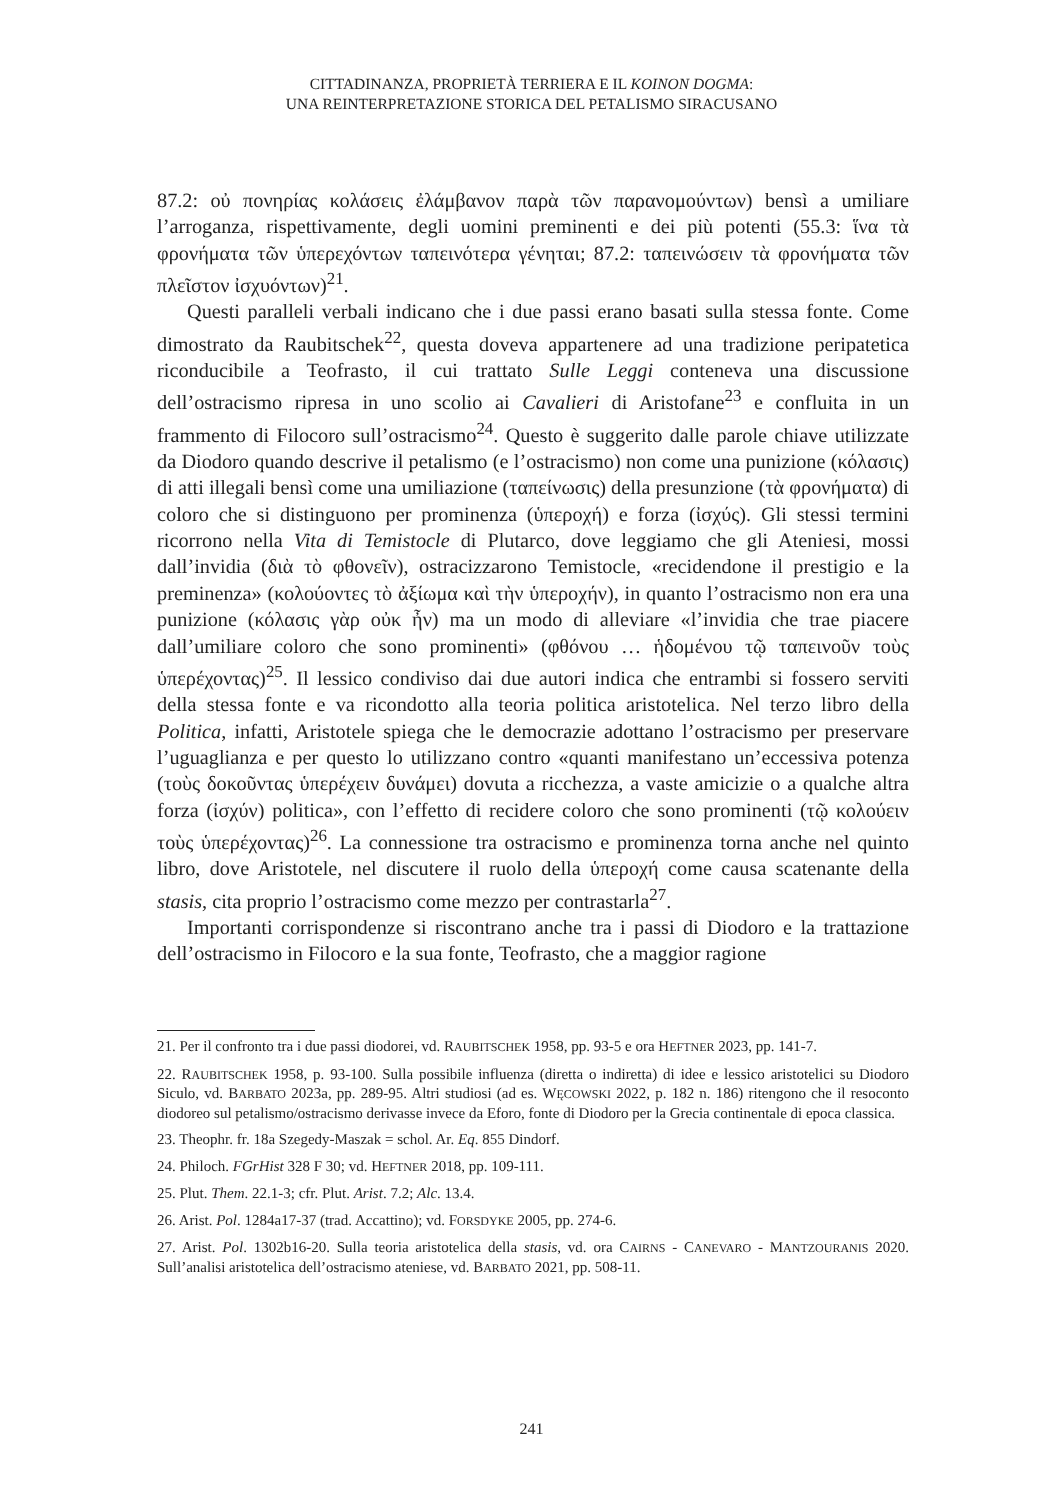CITTADINANZA, PROPRIETÀ TERRIERA E IL KOINON DOGMA:
UNA REINTERPRETAZIONE STORICA DEL PETALISMO SIRACUSANO
87.2: οὐ πονηρίας κολάσεις ἐλάμβανον παρὰ τῶν παρανομούντων) bensì a umiliare l’arroganza, rispettivamente, degli uomini preminenti e dei più potenti (55.3: ἵνα τὰ φρονήματα τῶν ὑπερεχόντων ταπεινότερα γένηται; 87.2: ταπεινώσειν τὰ φρονήματα τῶν πλεῖστον ἰσχυόντων)<sup>21</sup>.
Questi paralleli verbali indicano che i due passi erano basati sulla stessa fonte. Come dimostrato da Raubitschek<sup>22</sup>, questa doveva appartenere ad una tradizione peripatetica riconducibile a Teofrasto, il cui trattato Sulle Leggi conteneva una discussione dell’ostracismo ripresa in uno scolio ai Cavalieri di Aristofane<sup>23</sup> e confluita in un frammento di Filocoro sull’ostracismo<sup>24</sup>. Questo è suggerito dalle parole chiave utilizzate da Diodoro quando descrive il petalismo (e l’ostracismo) non come una punizione (κόλασις) di atti illegali bensì come una umiliazione (ταπείνωσις) della presunzione (τὰ φρονήματα) di coloro che si distinguono per prominenza (ὑπεροχή) e forza (ἰσχύς). Gli stessi termini ricorrono nella Vita di Temistocle di Plutarco, dove leggiamo che gli Ateniesi, mossi dall’invidia (διὰ τὸ φθονεῖν), ostracizzarono Temistocle, «recidendone il prestigio e la preminenza» (κολούοντες τὸ ἀξίωμα καὶ τὴν ὑπεροχήν), in quanto l’ostracismo non era una punizione (κόλασις γὰρ οὐκ ἦν) ma un modo di alleviare «l’invidia che trae piacere dall’umiliare coloro che sono prominenti» (φθόνου … ἡδομένου τῷ ταπεινοῦν τοὺς ὑπερέχοντας)<sup>25</sup>. Il lessico condiviso dai due autori indica che entrambi si fossero serviti della stessa fonte e va ricondotto alla teoria politica aristotelica. Nel terzo libro della Politica, infatti, Aristotele spiega che le democrazie adottano l’ostracismo per preservare l’uguaglianza e per questo lo utilizzano contro «quanti manifestano un’eccessiva potenza (τοὺς δοκοῦντας ὑπερέχειν δυνάμει) dovuta a ricchezza, a vaste amicizie o a qualche altra forza (ἰσχύν) politica», con l’effetto di recidere coloro che sono prominenti (τῷ κολούειν τοὺς ὑπερέχοντας)<sup>26</sup>. La connessione tra ostracismo e prominenza torna anche nel quinto libro, dove Aristotele, nel discutere il ruolo della ὑπεροχή come causa scatenante della stasis, cita proprio l’ostracismo come mezzo per contrastarla<sup>27</sup>.
Importanti corrispondenze si riscontrano anche tra i passi di Diodoro e la trattazione dell’ostracismo in Filocoro e la sua fonte, Teofrasto, che a maggior ragione
21. Per il confronto tra i due passi diodorei, vd. RAUBITSCHEK 1958, pp. 93-5 e ora HEFTNER 2023, pp. 141-7.
22. RAUBITSCHEK 1958, p. 93-100. Sulla possibile influenza (diretta o indiretta) di idee e lessico aristotelici su Diodoro Siculo, vd. BARBATO 2023a, pp. 289-95. Altri studiosi (ad es. WĘCOWSKI 2022, p. 182 n. 186) ritengono che il resoconto diodoreo sul petalismo/ostracismo derivasse invece da Eforo, fonte di Diodoro per la Grecia continentale di epoca classica.
23. Theophr. fr. 18a Szegedy-Maszak = schol. Ar. Eq. 855 Dindorf.
24. Philoch. FGrHist 328 F 30; vd. HEFTNER 2018, pp. 109-111.
25. Plut. Them. 22.1-3; cfr. Plut. Arist. 7.2; Alc. 13.4.
26. Arist. Pol. 1284a17-37 (trad. Accattino); vd. FORSDYKE 2005, pp. 274-6.
27. Arist. Pol. 1302b16-20. Sulla teoria aristotelica della stasis, vd. ora CAIRNS - CANEVARO - MANTZOURANIS 2020. Sull’analisi aristotelica dell’ostracismo ateniese, vd. BARBATO 2021, pp. 508-11.
241